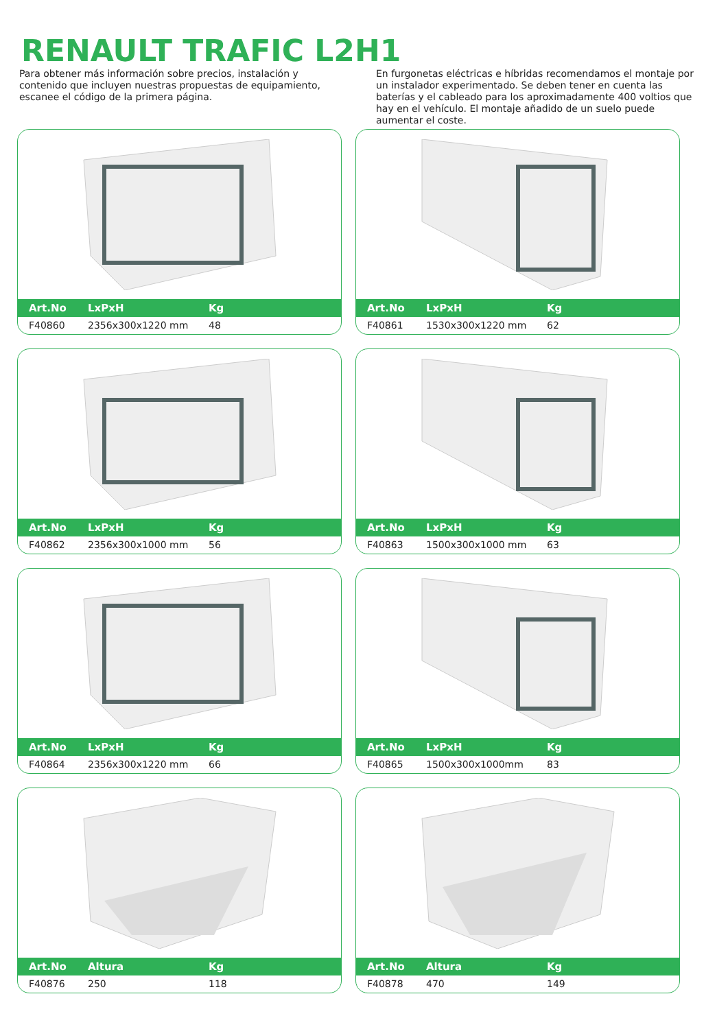RENAULT TRAFIC L2H1
Para obtener más información sobre precios, instalación y contenido que incluyen nuestras propuestas de equipamiento, escanee el código de la primera página.
En furgonetas eléctricas e híbridas recomendamos el montaje por un instalador experimentado. Se deben tener en cuenta las baterías y el cableado para los aproximadamente 400 voltios que hay en el vehículo. El montaje añadido de un suelo puede aumentar el coste.
| Art.No | LxPxH | Kg |
| --- | --- | --- |
| F40860 | 2356x300x1220 mm | 48 |
| Art.No | LxPxH | Kg |
| --- | --- | --- |
| F40861 | 1530x300x1220 mm | 62 |
| Art.No | LxPxH | Kg |
| --- | --- | --- |
| F40862 | 2356x300x1000 mm | 56 |
| Art.No | LxPxH | Kg |
| --- | --- | --- |
| F40863 | 1500x300x1000 mm | 63 |
| Art.No | LxPxH | Kg |
| --- | --- | --- |
| F40864 | 2356x300x1220 mm | 66 |
| Art.No | LxPxH | Kg |
| --- | --- | --- |
| F40865 | 1500x300x1000mm | 83 |
| Art.No | Altura | Kg |
| --- | --- | --- |
| F40876 | 250 | 118 |
| Art.No | Altura | Kg |
| --- | --- | --- |
| F40878 | 470 | 149 |